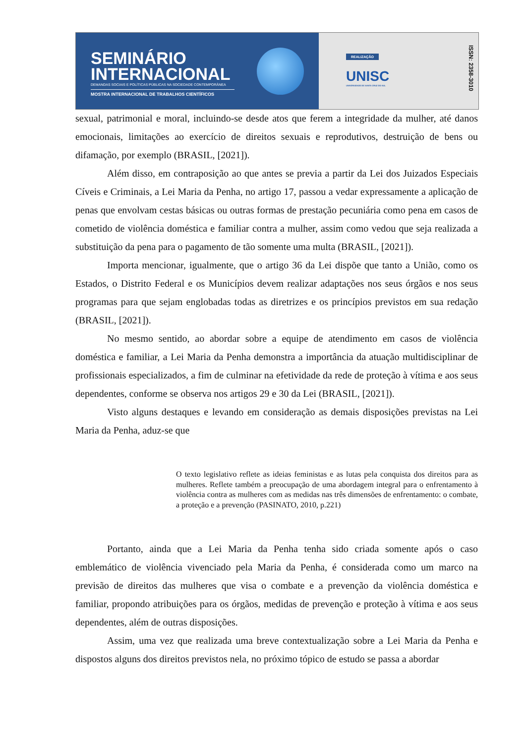SEMINÁRIO
INTERNACIONAL
DEMANDAS SOCIAIS E POLÍTICAS PÚBLICAS NA SOCIEDADE CONTEMPORÂNEA
MOSTRA INTERNACIONAL DE TRABALHOS CIENTÍFICOS
REALIZAÇÃO
UNISC
UNIVERSIDADE DE SANTA CRUZ DO SUL
ISSN: 2358-3010
sexual, patrimonial e moral, incluindo-se desde atos que ferem a integridade da mulher, até danos emocionais, limitações ao exercício de direitos sexuais e reprodutivos, destruição de bens ou difamação, por exemplo (BRASIL, [2021]).
Além disso, em contraposição ao que antes se previa a partir da Lei dos Juizados Especiais Cíveis e Criminais, a Lei Maria da Penha, no artigo 17, passou a vedar expressamente a aplicação de penas que envolvam cestas básicas ou outras formas de prestação pecuniária como pena em casos de cometido de violência doméstica e familiar contra a mulher, assim como vedou que seja realizada a substituição da pena para o pagamento de tão somente uma multa (BRASIL, [2021]).
Importa mencionar, igualmente, que o artigo 36 da Lei dispõe que tanto a União, como os Estados, o Distrito Federal e os Municípios devem realizar adaptações nos seus órgãos e nos seus programas para que sejam englobadas todas as diretrizes e os princípios previstos em sua redação (BRASIL, [2021]).
No mesmo sentido, ao abordar sobre a equipe de atendimento em casos de violência doméstica e familiar, a Lei Maria da Penha demonstra a importância da atuação multidisciplinar de profissionais especializados, a fim de culminar na efetividade da rede de proteção à vítima e aos seus dependentes, conforme se observa nos artigos 29 e 30 da Lei (BRASIL, [2021]).
Visto alguns destaques e levando em consideração as demais disposições previstas na Lei Maria da Penha, aduz-se que
O texto legislativo reflete as ideias feministas e as lutas pela conquista dos direitos para as mulheres. Reflete também a preocupação de uma abordagem integral para o enfrentamento à violência contra as mulheres com as medidas nas três dimensões de enfrentamento: o combate, a proteção e a prevenção (PASINATO, 2010, p.221)
Portanto, ainda que a Lei Maria da Penha tenha sido criada somente após o caso emblemático de violência vivenciado pela Maria da Penha, é considerada como um marco na previsão de direitos das mulheres que visa o combate e a prevenção da violência doméstica e familiar, propondo atribuições para os órgãos, medidas de prevenção e proteção à vítima e aos seus dependentes, além de outras disposições.
Assim, uma vez que realizada uma breve contextualização sobre a Lei Maria da Penha e dispostos alguns dos direitos previstos nela, no próximo tópico de estudo se passa a abordar